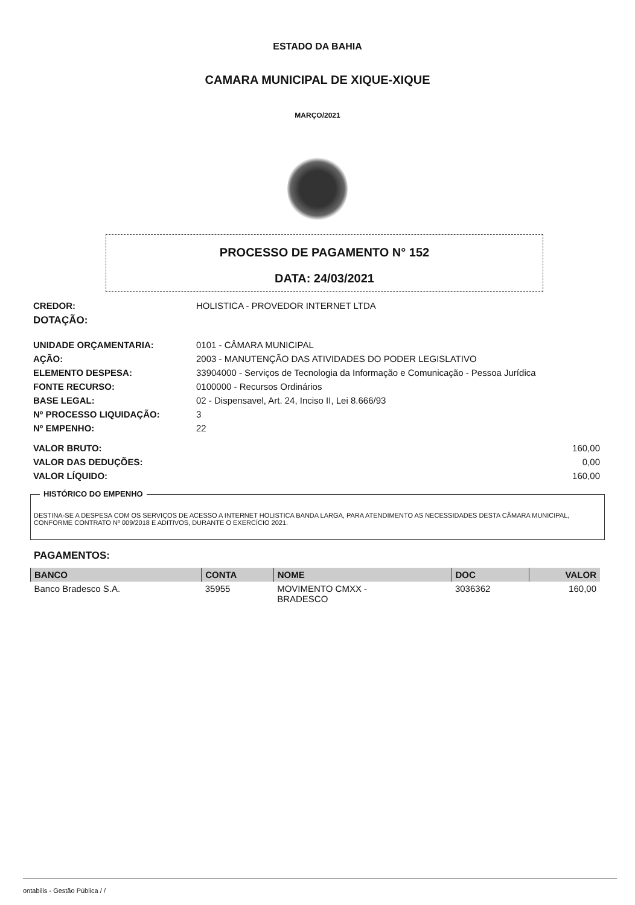ESTADO DA BAHIA
CAMARA MUNICIPAL DE XIQUE-XIQUE
MARÇO/2021
PROCESSO DE PAGAMENTO N° 152
DATA: 24/03/2021
CREDOR: HOLISTICA - PROVEDOR INTERNET LTDA
DOTAÇÃO:
UNIDADE ORÇAMENTARIA: 0101 - CÂMARA MUNICIPAL
AÇÃO: 2003 - MANUTENÇÃO DAS ATIVIDADES DO PODER LEGISLATIVO
ELEMENTO DESPESA: 33904000 - Serviços de Tecnologia da Informação e Comunicação - Pessoa Jurídica
FONTE RECURSO: 0100000 - Recursos Ordinários
BASE LEGAL: 02 - Dispensavel, Art. 24, Inciso II, Lei 8.666/93
Nº PROCESSO LIQUIDAÇÃO: 3
Nº EMPENHO: 22
VALOR BRUTO: 160,00
VALOR DAS DEDUÇÕES: 0,00
VALOR LÍQUIDO: 160,00
HISTÓRICO DO EMPENHO
DESTINA-SE A DESPESA COM OS SERVIÇOS DE ACESSO A INTERNET HOLISTICA BANDA LARGA, PARA ATENDIMENTO AS NECESSIDADES DESTA CÂMARA MUNICIPAL, CONFORME CONTRATO Nº 009/2018 E ADITIVOS, DURANTE O EXERCÍCIO 2021.
PAGAMENTOS:
| BANCO | CONTA | NOME | DOC | VALOR |
| --- | --- | --- | --- | --- |
| Banco Bradesco S.A. | 35955 | MOVIMENTO CMXX - BRADESCO | 3036362 | 160,00 |
ontabilis - Gestão Pública / /